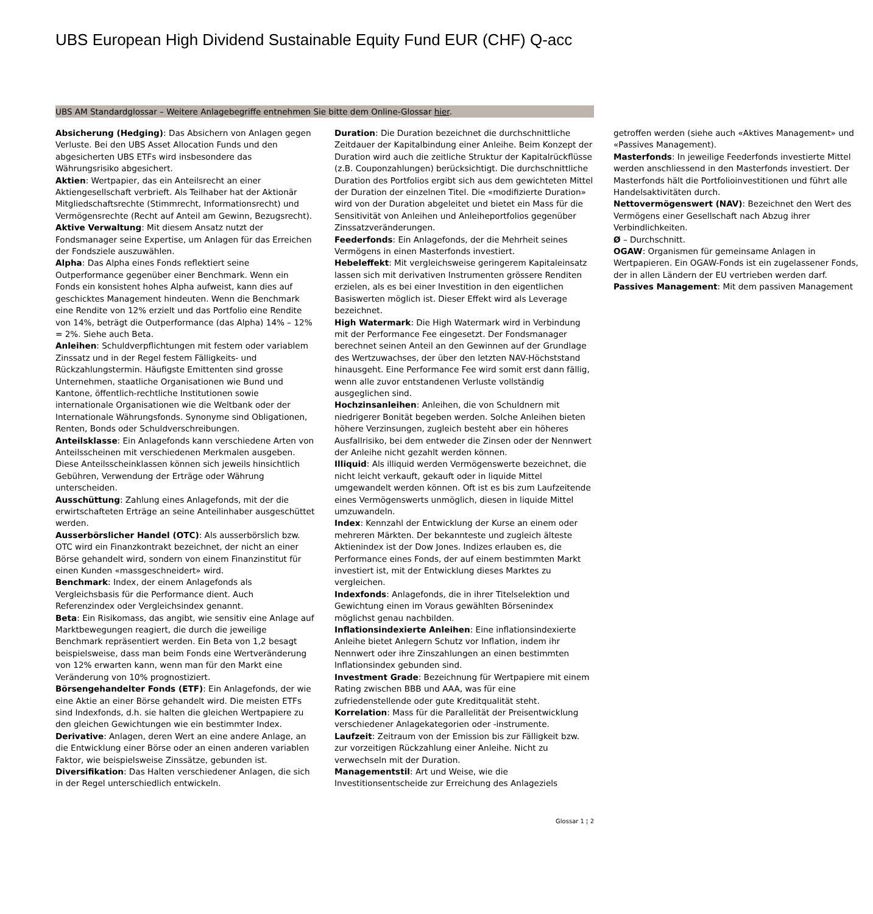UBS European High Dividend Sustainable Equity Fund EUR (CHF) Q-acc
UBS AM Standardglossar – Weitere Anlagebegriffe entnehmen Sie bitte dem Online-Glossar hier.
Absicherung (Hedging): Das Absichern von Anlagen gegen Verluste. Bei den UBS Asset Allocation Funds und den abgesicherten UBS ETFs wird insbesondere das Währungsrisiko abgesichert.
Aktien: Wertpapier, das ein Anteilsrecht an einer Aktiengesellschaft verbrieft. Als Teilhaber hat der Aktionär Mitgliedschaftsrechte (Stimmrecht, Informationsrecht) und Vermögensrechte (Recht auf Anteil am Gewinn, Bezugsrecht).
Aktive Verwaltung: Mit diesem Ansatz nutzt der Fondsmanager seine Expertise, um Anlagen für das Erreichen der Fondsziele auszuwählen.
Alpha: Das Alpha eines Fonds reflektiert seine Outperformance gegenüber einer Benchmark. Wenn ein Fonds ein konsistent hohes Alpha aufweist, kann dies auf geschicktes Management hindeuten. Wenn die Benchmark eine Rendite von 12% erzielt und das Portfolio eine Rendite von 14%, beträgt die Outperformance (das Alpha) 14% – 12% = 2%. Siehe auch Beta.
Anleihen: Schuldverpflichtungen mit festem oder variablem Zinssatz und in der Regel festem Fälligkeits- und Rückzahlungstermin. Häufigste Emittenten sind grosse Unternehmen, staatliche Organisationen wie Bund und Kantone, öffentlich-rechtliche Institutionen sowie internationale Organisationen wie die Weltbank oder der Internationale Währungsfonds. Synonyme sind Obligationen, Renten, Bonds oder Schuldverschreibungen.
Anteilsklasse: Ein Anlagefonds kann verschiedene Arten von Anteilsscheinen mit verschiedenen Merkmalen ausgeben. Diese Anteilsscheinklassen können sich jeweils hinsichtlich Gebühren, Verwendung der Erträge oder Währung unterscheiden.
Ausschüttung: Zahlung eines Anlagefonds, mit der die erwirtschafteten Erträge an seine Anteilinhaber ausgeschüttet werden.
Ausserbörslicher Handel (OTC): Als ausserbörslich bzw. OTC wird ein Finanzkontrakt bezeichnet, der nicht an einer Börse gehandelt wird, sondern von einem Finanzinstitut für einen Kunden «massgeschneidert» wird.
Benchmark: Index, der einem Anlagefonds als Vergleichsbasis für die Performance dient. Auch Referenzindex oder Vergleichsindex genannt.
Beta: Ein Risikomass, das angibt, wie sensitiv eine Anlage auf Marktbewegungen reagiert, die durch die jeweilige Benchmark repräsentiert werden. Ein Beta von 1,2 besagt beispielsweise, dass man beim Fonds eine Wertveränderung von 12% erwarten kann, wenn man für den Markt eine Veränderung von 10% prognostiziert.
Börsengehandelter Fonds (ETF): Ein Anlagefonds, der wie eine Aktie an einer Börse gehandelt wird. Die meisten ETFs sind Indexfonds, d.h. sie halten die gleichen Wertpapiere zu den gleichen Gewichtungen wie ein bestimmter Index.
Derivative: Anlagen, deren Wert an eine andere Anlage, an die Entwicklung einer Börse oder an einen anderen variablen Faktor, wie beispielsweise Zinssätze, gebunden ist.
Diversifikation: Das Halten verschiedener Anlagen, die sich in der Regel unterschiedlich entwickeln.
Duration: Die Duration bezeichnet die durchschnittliche Zeitdauer der Kapitalbindung einer Anleihe. Beim Konzept der Duration wird auch die zeitliche Struktur der Kapitalrückflüsse (z.B. Couponzahlungen) berücksichtigt. Die durchschnittliche Duration des Portfolios ergibt sich aus dem gewichteten Mittel der Duration der einzelnen Titel. Die «modifizierte Duration» wird von der Duration abgeleitet und bietet ein Mass für die Sensitivität von Anleihen und Anleiheportfolios gegenüber Zinssatzveränderungen.
Feederfonds: Ein Anlagefonds, der die Mehrheit seines Vermögens in einen Masterfonds investiert.
Hebeleffekt: Mit vergleichsweise geringerem Kapitaleinsatz lassen sich mit derivativen Instrumenten grössere Renditen erzielen, als es bei einer Investition in den eigentlichen Basiswerten möglich ist. Dieser Effekt wird als Leverage bezeichnet.
High Watermark: Die High Watermark wird in Verbindung mit der Performance Fee eingesetzt. Der Fondsmanager berechnet seinen Anteil an den Gewinnen auf der Grundlage des Wertzuwachses, der über den letzten NAV-Höchststand hinausgeht. Eine Performance Fee wird somit erst dann fällig, wenn alle zuvor entstandenen Verluste vollständig ausgeglichen sind.
Hochzinsanleihen: Anleihen, die von Schuldnern mit niedrigerer Bonität begeben werden. Solche Anleihen bieten höhere Verzinsungen, zugleich besteht aber ein höheres Ausfallrisiko, bei dem entweder die Zinsen oder der Nennwert der Anleihe nicht gezahlt werden können.
Illiquid: Als illiquid werden Vermögenswerte bezeichnet, die nicht leicht verkauft, gekauft oder in liquide Mittel umgewandelt werden können. Oft ist es bis zum Laufzeitende eines Vermögenswerts unmöglich, diesen in liquide Mittel umzuwandeln.
Index: Kennzahl der Entwicklung der Kurse an einem oder mehreren Märkten. Der bekannteste und zugleich älteste Aktienindex ist der Dow Jones. Indizes erlauben es, die Performance eines Fonds, der auf einem bestimmten Markt investiert ist, mit der Entwicklung dieses Marktes zu vergleichen.
Indexfonds: Anlagefonds, die in ihrer Titelselektion und Gewichtung einen im Voraus gewählten Börsenindex möglichst genau nachbilden.
Inflationsindexierte Anleihen: Eine inflationsindexierte Anleihe bietet Anlegern Schutz vor Inflation, indem ihr Nennwert oder ihre Zinszahlungen an einen bestimmten Inflationsindex gebunden sind.
Investment Grade: Bezeichnung für Wertpapiere mit einem Rating zwischen BBB und AAA, was für eine zufriedenstellende oder gute Kreditqualität steht.
Korrelation: Mass für die Parallelität der Preisentwicklung verschiedener Anlagekategorien oder -instrumente.
Laufzeit: Zeitraum von der Emission bis zur Fälligkeit bzw. zur vorzeitigen Rückzahlung einer Anleihe. Nicht zu verwechseln mit der Duration.
Managementstil: Art und Weise, wie die Investitionsentscheide zur Erreichung des Anlageziels getroffen werden (siehe auch «Aktives Management» und «Passives Management).
Masterfonds: In jeweilige Feederfonds investierte Mittel werden anschliessend in den Masterfonds investiert. Der Masterfonds hält die Portfolioinvestitionen und führt alle Handelsaktivitäten durch.
Nettovermögenswert (NAV): Bezeichnet den Wert des Vermögens einer Gesellschaft nach Abzug ihrer Verbindlichkeiten.
Ø – Durchschnitt.
OGAW: Organismen für gemeinsame Anlagen in Wertpapieren. Ein OGAW-Fonds ist ein zugelassener Fonds, der in allen Ländern der EU vertrieben werden darf.
Passives Management: Mit dem passiven Management
Glossar 1 ¦ 2